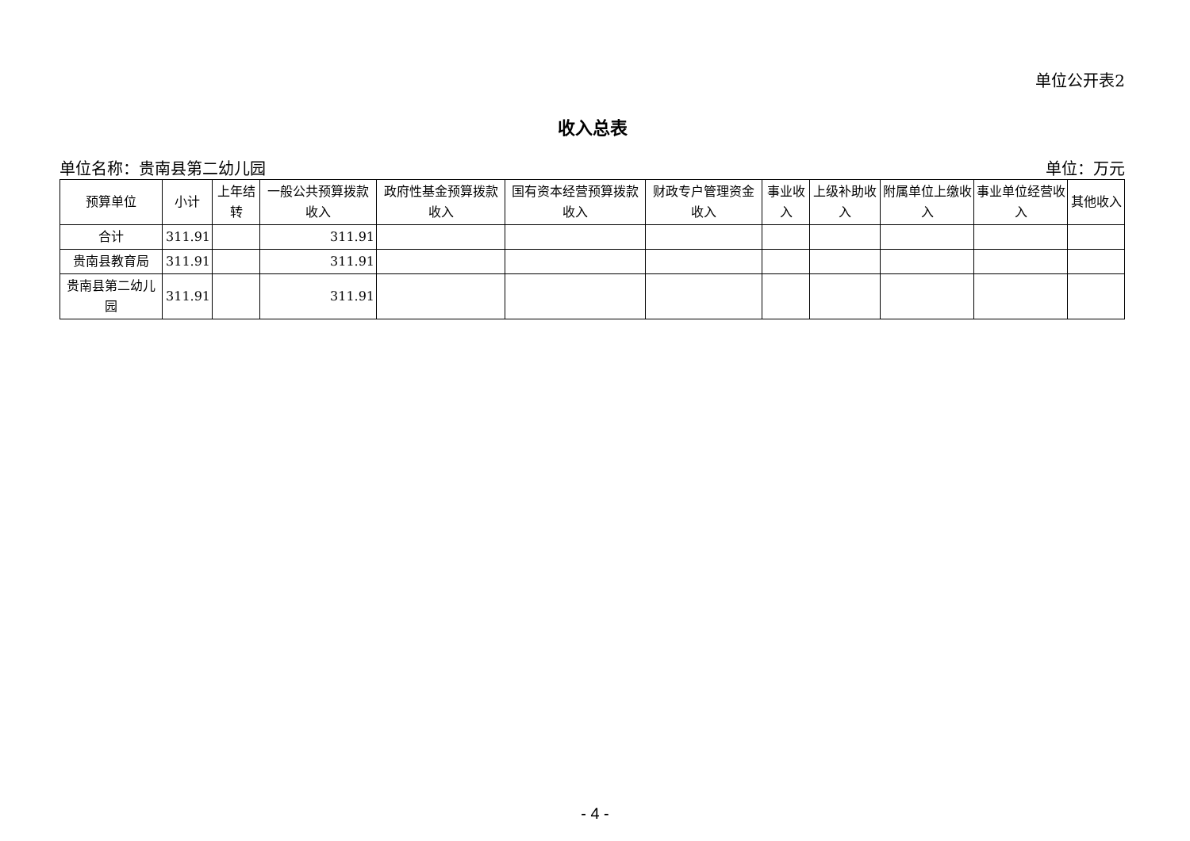单位公开表2
收入总表
单位名称：贵南县第二幼儿园 单位：万元
| 预算单位 | 小计 | 上年结转 | 一般公共预算拨款收入 | 政府性基金预算拨款收入 | 国有资本经营预算拨款收入 | 财政专户管理资金收入 | 事业收入 | 上级补助收入 | 附属单位上缴收入 | 事业单位经营收入 | 其他收入 |
| --- | --- | --- | --- | --- | --- | --- | --- | --- | --- | --- | --- |
| 合计 | 311.91 | | 311.91 | | | | | | | | |
| 贵南县教育局 | 311.91 | | 311.91 | | | | | | | | |
| 贵南县第二幼儿园 | 311.91 | | 311.91 | | | | | | | | |
- 4 -